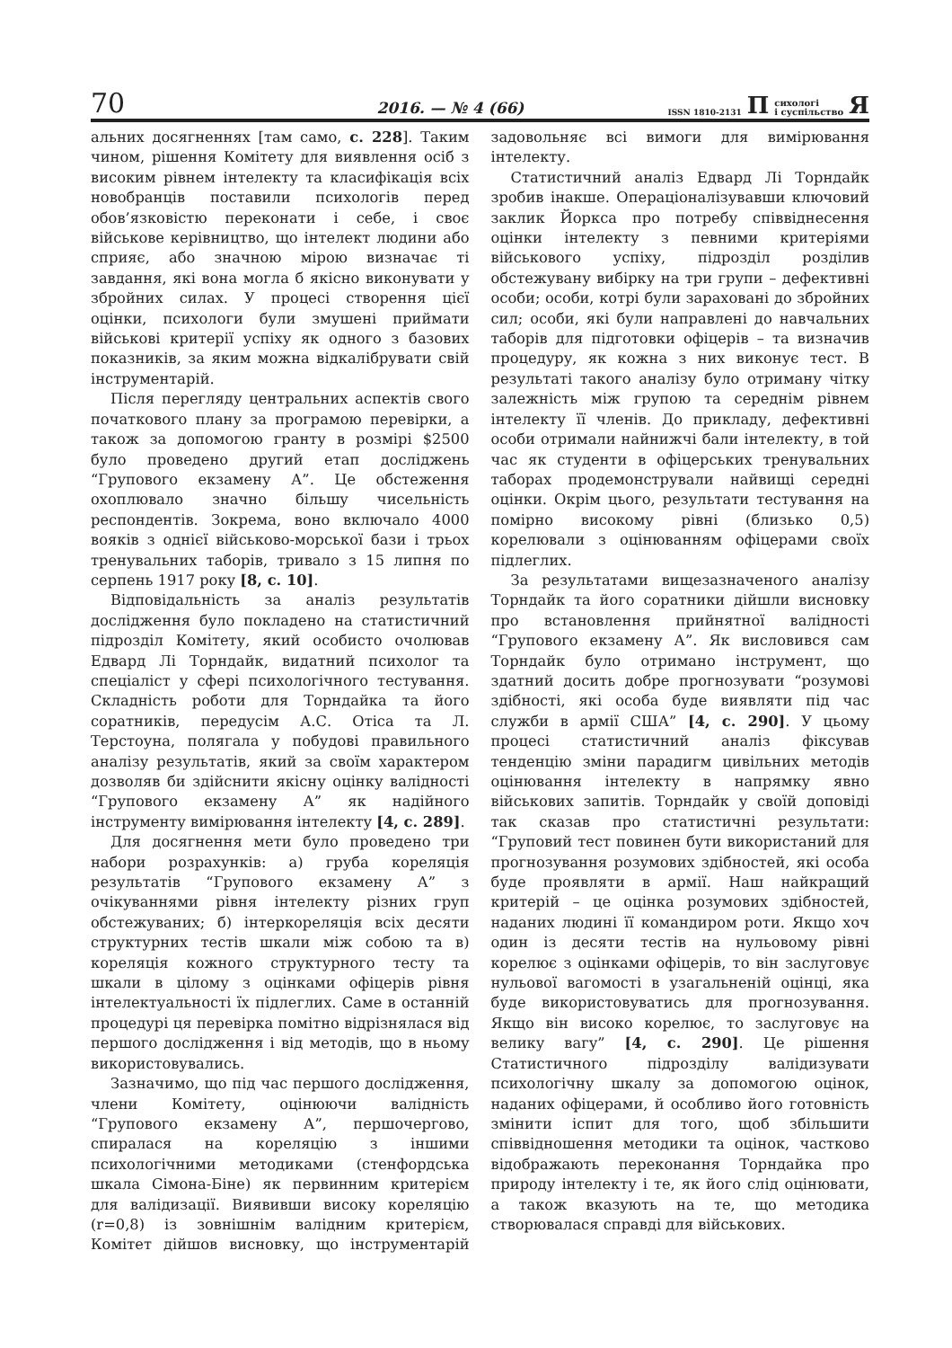70 2016. — № 4 (66) ISSN 1810-2131 П сихологі
і суспільство Я
альних досягненнях [там само, с. 228]. Таким чином, рішення Комітету для виявлення осіб з високим рівнем інтелекту та класифікація всіх новобранців поставили психологів перед обов’язковістю переконати і себе, і своє військове керівництво, що інтелект людини або сприяє, або значною мірою визначає ті завдання, які вона могла б якісно виконувати у збройних силах. У процесі створення цієї оцінки, психологи були змушені приймати військові критерії успіху як одного з базових показників, за яким можна відкалібрувати свій інструментарій.
Після перегляду центральних аспектів свого початкового плану за програмою перевірки, а також за допомогою гранту в розмірі $2500 було проведено другий етап досліджень “Групового екзамену А”. Це обстеження охоплювало значно більшу чисельність респондентів. Зокрема, воно включало 4000 вояків з однієї військово-морської бази і трьох тренувальних таборів, тривало з 15 липня по серпень 1917 року [8, с. 10].
Відповідальність за аналіз результатів дослідження було покладено на статистичний підрозділ Комітету, який особисто очолював Едвард Лі Торндайк, видатний психолог та спеціаліст у сфері психологічного тестування. Складність роботи для Торндайка та його соратників, передусім А.С. Отіса та Л. Терстоуна, полягала у побудові правильного аналізу результатів, який за своїм характером дозволяв би здійснити якісну оцінку валідності “Групового екзамену А” як надійного інструменту вимірювання інтелекту [4, с. 289].
Для досягнення мети було проведено три набори розрахунків: а) груба кореляція результатів “Групового екзамену А” з очікуваннями рівня інтелекту різних груп обстежуваних; б) інтеркореляція всіх десяти структурних тестів шкали між собою та в) кореляція кожного структурного тесту та шкали в цілому з оцінками офіцерів рівня інтелектуальності їх підлеглих. Саме в останній процедурі ця перевірка помітно відрізнялася від першого дослідження і від методів, що в ньому використовувались.
Зазначимо, що під час першого дослідження, члени Комітету, оцінюючи валідність “Групового екзамену А”, першочергово, спиралася на кореляцію з іншими психологічними методиками (стенфордська шкала Сімона-Біне) як первинним критерієм для валідизації. Виявивши високу кореляцію (r=0,8) із зовнішнім валідним критерієм, Комітет дійшов висновку, що інструментарій задовольняє всі вимоги для вимірювання інтелекту.
Статистичний аналіз Едвард Лі Торндайк зробив інакше. Операціоналізувавши ключовий заклик Йоркса про потребу співвіднесення оцінки інтелекту з певними критеріями військового успіху, підрозділ розділив обстежувану вибірку на три групи – дефективні особи; особи, котрі були зараховані до збройних сил; особи, які були направлені до навчальних таборів для підготовки офіцерів – та визначив процедуру, як кожна з них виконує тест. В результаті такого аналізу було отриману чітку залежність між групою та середнім рівнем інтелекту її членів. До прикладу, дефективні особи отримали найнижчі бали інтелекту, в той час як студенти в офіцерських тренувальних таборах продемонстрували найвищі середні оцінки. Окрім цього, результати тестування на помірно високому рівні (близько 0,5) корелювали з оцінюванням офіцерами своїх підлеглих.
За результатами вищезазначеного аналізу Торндайк та його соратники дійшли висновку про встановлення прийнятної валідності “Групового екзамену А”. Як висловився сам Торндайк було отримано інструмент, що здатний досить добре прогнозувати “розумові здібності, які особа буде виявляти під час служби в армії США” [4, с. 290]. У цьому процесі статистичний аналіз фіксував тенденцію зміни парадигм цивільних методів оцінювання інтелекту в напрямку явно військових запитів. Торндайк у своїй доповіді так сказав про статистичні результати: “Груповий тест повинен бути використаний для прогнозування розумових здібностей, які особа буде проявляти в армії. Наш найкращий критерій – це оцінка розумових здібностей, наданих людині її командиром роти. Якщо хоч один із десяти тестів на нульовому рівні корелює з оцінками офіцерів, то він заслуговує нульової вагомості в узагальненій оцінці, яка буде використовуватись для прогнозування. Якщо він високо корелює, то заслуговує на велику вагу” [4, с. 290]. Це рішення Статистичного підрозділу валідизувати психологічну шкалу за допомогою оцінок, наданих офіцерами, й особливо його готовність змінити іспит для того, щоб збільшити співвідношення методики та оцінок, частково відображають переконання Торндайка про природу інтелекту і те, як його слід оцінювати, а також вказують на те, що методика створювалася справді для військових.